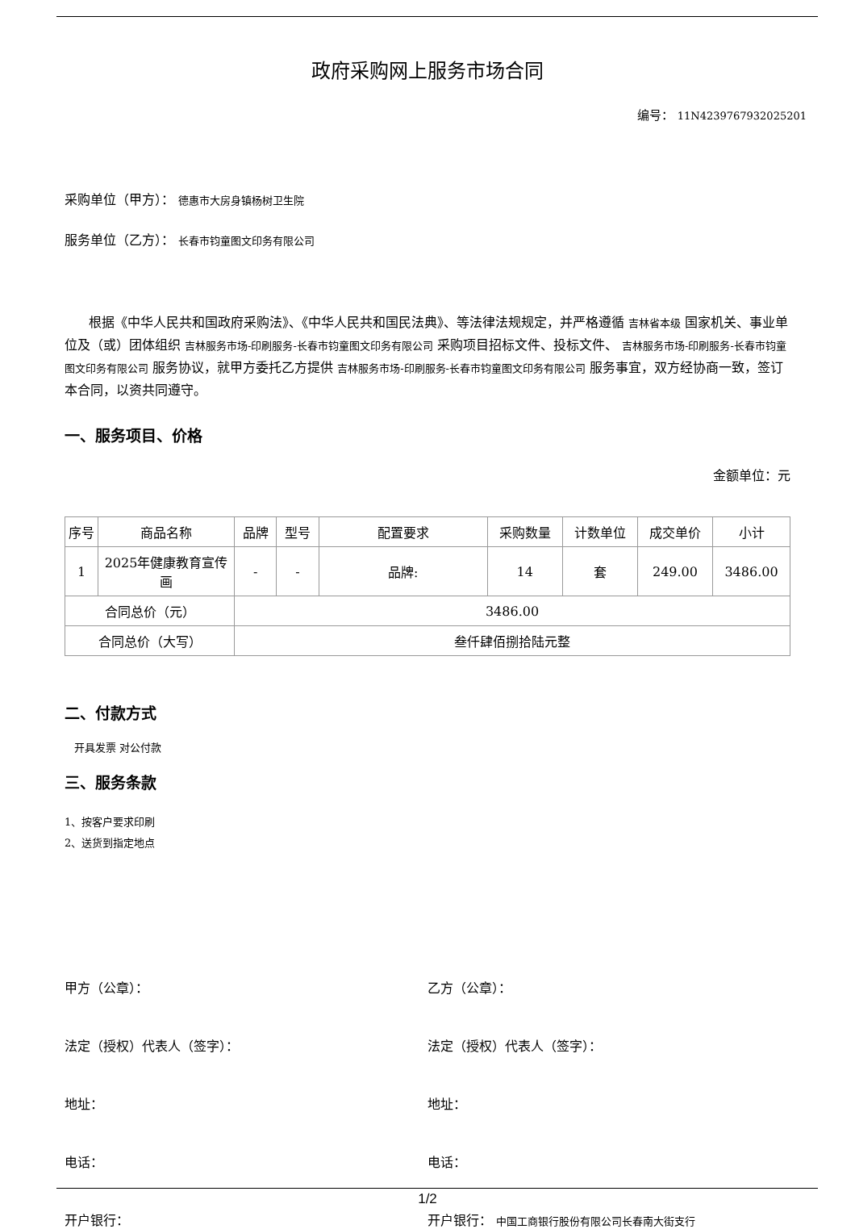政府采购网上服务市场合同
编号： 11N4239767932025201
采购单位（甲方）： 德惠市大房身镇杨树卫生院
服务单位（乙方）： 长春市钧童图文印务有限公司
根据《中华人民共和国政府采购法》、《中华人民共和国民法典》、等法律法规规定，并严格遵循 吉林省本级 国家机关、事业单位及（或）团体组织 吉林服务市场-印刷服务-长春市钧童图文印务有限公司 采购项目招标文件、投标文件、 吉林服务市场-印刷服务-长春市钧童图文印务有限公司 服务协议，就甲方委托乙方提供 吉林服务市场-印刷服务-长春市钧童图文印务有限公司 服务事宜，双方经协商一致，签订本合同，以资共同遵守。
一、服务项目、价格
金额单位：元
| 序号 | 商品名称 | 品牌 | 型号 | 配置要求 | 采购数量 | 计数单位 | 成交单价 | 小计 |
| --- | --- | --- | --- | --- | --- | --- | --- | --- |
| 1 | 2025年健康教育宣传画 | - | - | 品牌: | 14 | 套 | 249.00 | 3486.00 |
| 合同总价（元） | | 3486.00 | | | | | | |
| 合同总价（大写） | | 叁仟肆佰捌拾陆元整 | | | | | | |
二、付款方式
开具发票 对公付款
三、服务条款
1、按客户要求印刷
2、送货到指定地点
甲方（公章）： 乙方（公章）：
法定（授权）代表人（签字）： 法定（授权）代表人（签字）：
地址： 地址：
电话： 电话：
开户银行： 开户银行： 中国工商银行股份有限公司长春南大街支行
1/2